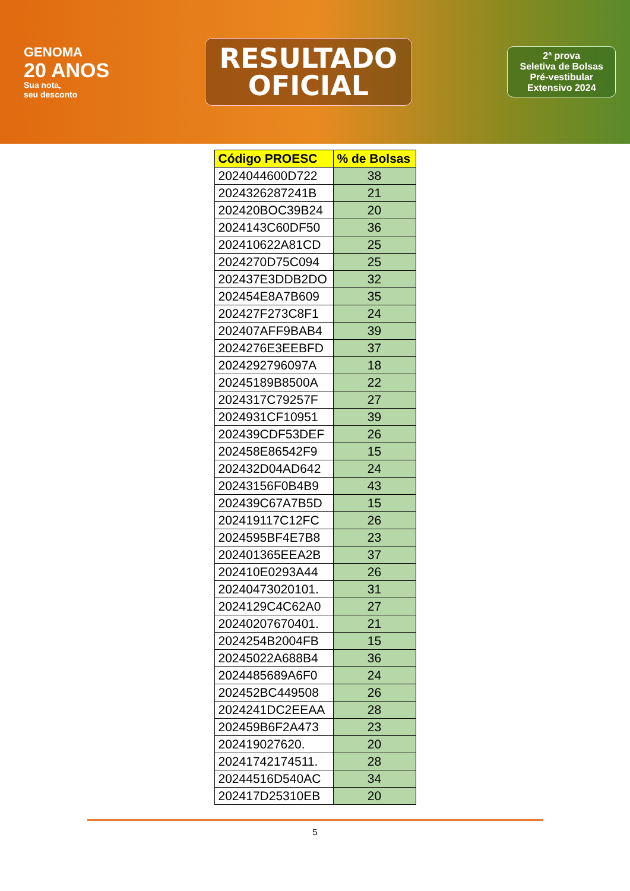GENOMA
20 ANOS
Sua nota,
seu desconto
RESULTADO
OFICIAL
2ª prova
Seletiva de Bolsas
Pré-vestibular
Extensivo 2024
| Código PROESC | % de Bolsas |
| --- | --- |
| 2024044600D722 | 38 |
| 2024326287241B | 21 |
| 202420BOC39B24 | 20 |
| 2024143C60DF50 | 36 |
| 202410622A81CD | 25 |
| 2024270D75C094 | 25 |
| 202437E3DDB2DO | 32 |
| 202454E8A7B609 | 35 |
| 202427F273C8F1 | 24 |
| 202407AFF9BAB4 | 39 |
| 2024276E3EEBFD | 37 |
| 2024292796097A | 18 |
| 20245189B8500A | 22 |
| 2024317C79257F | 27 |
| 2024931CF10951 | 39 |
| 202439CDF53DEF | 26 |
| 202458E86542F9 | 15 |
| 202432D04AD642 | 24 |
| 20243156F0B4B9 | 43 |
| 202439C67A7B5D | 15 |
| 202419117C12FC | 26 |
| 2024595BF4E7B8 | 23 |
| 202401365EEA2B | 37 |
| 202410E0293A44 | 26 |
| 20240473020101. | 31 |
| 2024129C4C62A0 | 27 |
| 20240207670401. | 21 |
| 2024254B2004FB | 15 |
| 20245022A688B4 | 36 |
| 2024485689A6F0 | 24 |
| 202452BC449508 | 26 |
| 2024241DC2EEAA | 28 |
| 202459B6F2A473 | 23 |
| 202419027620. | 20 |
| 20241742174511. | 28 |
| 20244516D540AC | 34 |
| 202417D25310EB | 20 |
5